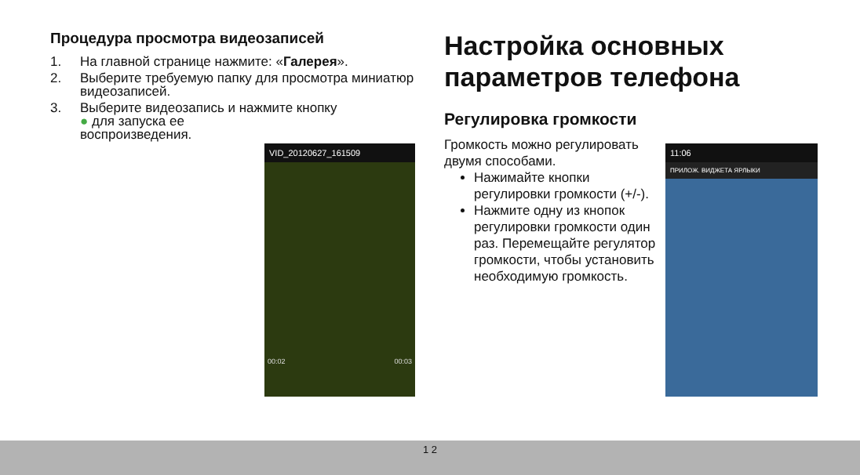Процедура просмотра видеозаписей
1. На главной странице нажмите: «Галерея».
2. Выберите требуемую папку для просмотра миниатюр видеозаписей.
3. Выберите видеозапись и нажмите кнопку
● для запуска ее
воспроизведения.
VID_20120627_161509
00:02 00:03
Настройка основных параметров телефона
Регулировка громкости
Громкость можно регулировать двумя способами.
Нажимайте кнопки регулировки громкости (+/-).
Нажмите одну из кнопок регулировки громкости один раз. Перемещайте регулятор громкости, чтобы установить необходимую громкость.
11:06
ПРИЛОЖ. ВИДЖЕТА ЯРЛЫКИ
1 2